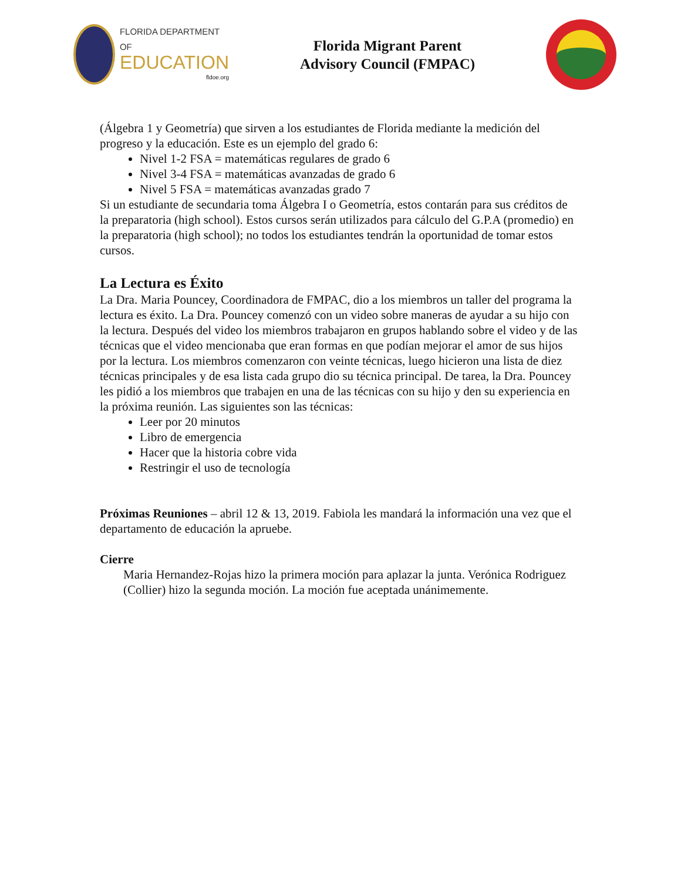FLORIDA DEPARTMENT OF
EDUCATION
fldoe.org
Florida Migrant Parent
Advisory Council (FMPAC)
(Álgebra 1 y Geometría) que sirven a los estudiantes de Florida mediante la medición del progreso y la educación. Este es un ejemplo del grado 6:
Nivel 1-2 FSA = matemáticas regulares de grado 6
Nivel 3-4 FSA = matemáticas avanzadas de grado 6
Nivel 5 FSA = matemáticas avanzadas grado 7
Si un estudiante de secundaria toma Álgebra I o Geometría, estos contarán para sus créditos de la preparatoria (high school). Estos cursos serán utilizados para cálculo del G.P.A (promedio) en la preparatoria (high school); no todos los estudiantes tendrán la oportunidad de tomar estos cursos.
La Lectura es Éxito
La Dra. Maria Pouncey, Coordinadora de FMPAC, dio a los miembros un taller del programa la lectura es éxito. La Dra. Pouncey comenzó con un video sobre maneras de ayudar a su hijo con la lectura. Después del video los miembros trabajaron en grupos hablando sobre el video y de las técnicas que el video mencionaba que eran formas en que podían mejorar el amor de sus hijos por la lectura. Los miembros comenzaron con veinte técnicas, luego hicieron una lista de diez técnicas principales y de esa lista cada grupo dio su técnica principal. De tarea, la Dra. Pouncey les pidió a los miembros que trabajen en una de las técnicas con su hijo y den su experiencia en la próxima reunión. Las siguientes son las técnicas:
Leer por 20 minutos
Libro de emergencia
Hacer que la historia cobre vida
Restringir el uso de tecnología
Próximas Reuniones – abril 12 & 13, 2019. Fabiola les mandará la información una vez que el departamento de educación la apruebe.
Cierre
Maria Hernandez-Rojas hizo la primera moción para aplazar la junta. Verónica Rodriguez (Collier) hizo la segunda moción. La moción fue aceptada unánimemente.